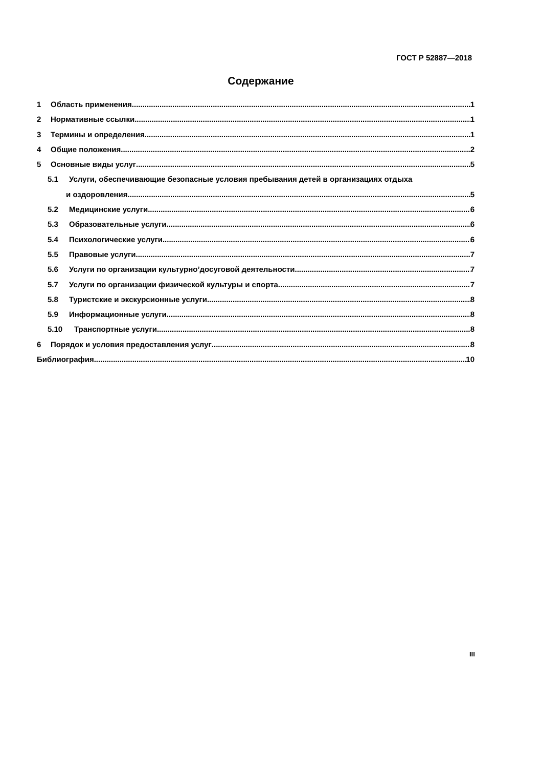ГОСТ Р 52887—2018
Содержание
1 Область применения 1
2 Нормативные ссылки 1
3 Термины и определения 1
4 Общие положения 2
5 Основные виды услуг 5
5.1 Услуги, обеспечивающие безопасные условия пребывания детей в организациях отдыха
и оздоровления 5
5.2 Медицинские услуги 6
5.3 Образовательные услуги 6
5.4 Психологические услуги 6
5.5 Правовые услуги 7
5.6 Услуги по организации культурно’досуговой деятельности 7
5.7 Услуги по организации физической культуры и спорта 7
5.8 Туристские и экскурсионные услуги 8
5.9 Информационные услуги 8
5.10 Транспортные услуги 8
6 Порядок и условия предоставления услуг 8
Библиография 10
III